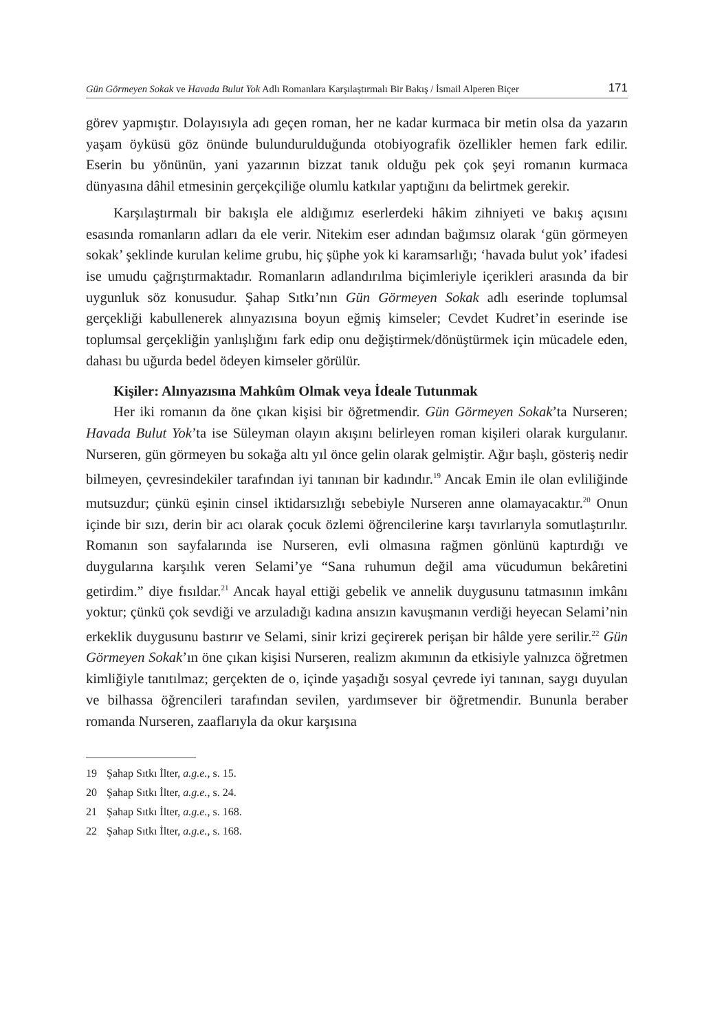Gün Görmeyen Sokak ve Havada Bulut Yok Adlı Romanlara Karşılaştırmalı Bir Bakış / İsmail Alperen Biçer 171
görev yapmıştır. Dolayısıyla adı geçen roman, her ne kadar kurmaca bir metin olsa da yazarın yaşam öyküsü göz önünde bulundurulduğunda otobiyografik özellikler hemen fark edilir. Eserin bu yönünün, yani yazarının bizzat tanık olduğu pek çok şeyi romanın kurmaca dünyasına dâhil etmesinin gerçekçiliğe olumlu katkılar yaptığını da belirtmek gerekir.
Karşılaştırmalı bir bakışla ele aldığımız eserlerdeki hâkim zihniyeti ve bakış açısını esasında romanların adları da ele verir. Nitekim eser adından bağımsız olarak ‘gün görmeyen sokak’ şeklinde kurulan kelime grubu, hiç şüphe yok ki karamsarlığı; ‘havada bulut yok’ ifadesi ise umudu çağrıştırmaktadır. Romanların adlandırılma biçimleriyle içerikleri arasında da bir uygunluk söz konusudur. Şahap Sıtkı’nın Gün Görmeyen Sokak adlı eserinde toplumsal gerçekliği kabullenerek alınyazısına boyun eğmiş kimseler; Cevdet Kudret’in eserinde ise toplumsal gerçekliğin yanlışlığını fark edip onu değiştirmek/dönüştürmek için mücadele eden, dahası bu uğurda bedel ödeyen kimseler görülür.
Kişiler: Alınyazısına Mahkûm Olmak veya İdeale Tutunmak
Her iki romanın da öne çıkan kişisi bir öğretmendir. Gün Görmeyen Sokak’ta Nurseren; Havada Bulut Yok’ta ise Süleyman olayın akışını belirleyen roman kişileri olarak kurgulanır. Nurseren, gün görmeyen bu sokağa altı yıl önce gelin olarak gelmiştir. Ağır başlı, gösteriş nedir bilmeyen, çevresindekiler tarafından iyi tanınan bir kadındır.<sup>19</sup> Ancak Emin ile olan evliliğinde mutsuzdur; çünkü eşinin cinsel iktidarsızlığı sebebiyle Nurseren anne olamayacaktır.<sup>20</sup> Onun içinde bir sızı, derin bir acı olarak çocuk özlemi öğrencilerine karşı tavırlarıyla somutlaştırılır. Romanın son sayfalarında ise Nurseren, evli olmasına rağmen gönlünü kaptırdığı ve duygularına karşılık veren Selami’ye “Sana ruhumun değil ama vücudumun bekâretini getirdim.” diye fısıldar.<sup>21</sup> Ancak hayal ettiği gebelik ve annelik duygusunu tatmasının imkânı yoktur; çünkü çok sevdiği ve arzuladığı kadına ansızın kavuşmanın verdiği heyecan Selami’nin erkeklik duygusunu bastırır ve Selami, sinir krizi geçirerek perişan bir hâlde yere serilir.<sup>22</sup> Gün Görmeyen Sokak’ın öne çıkan kişisi Nurseren, realizm akımının da etkisiyle yalnızca öğretmen kimliğiyle tanıtılmaz; gerçekten de o, içinde yaşadığı sosyal çevrede iyi tanınan, saygı duyulan ve bilhassa öğrencileri tarafından sevilen, yardımsever bir öğretmendir. Bununla beraber romanda Nurseren, zaaflarıyla da okur karşısına
19 Şahap Sıtkı İlter, a.g.e., s. 15.
20 Şahap Sıtkı İlter, a.g.e., s. 24.
21 Şahap Sıtkı İlter, a.g.e., s. 168.
22 Şahap Sıtkı İlter, a.g.e., s. 168.